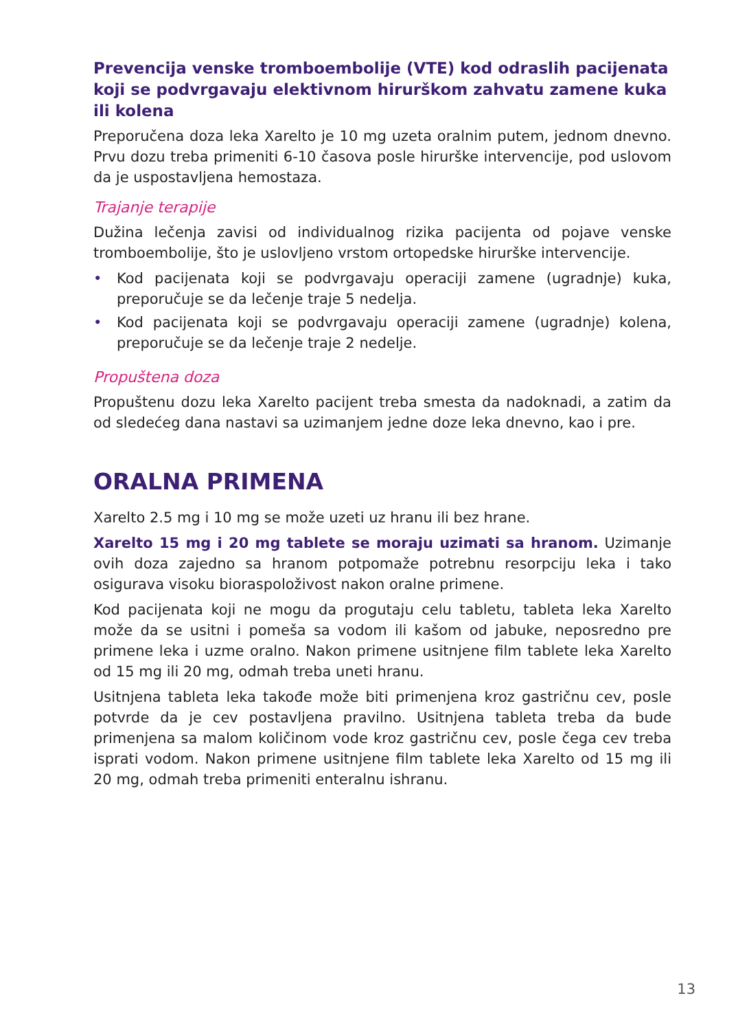Prevencija venske tromboembolije (VTE) kod odraslih pacijenata koji se podvrgavaju elektivnom hirurškom zahvatu zamene kuka ili kolena
Preporučena doza leka Xarelto je 10 mg uzeta oralnim putem, jednom dnevno. Prvu dozu treba primeniti 6-10 časova posle hirurške intervencije, pod uslovom da je uspostavljena hemostaza.
Trajanje terapije
Dužina lečenja zavisi od individualnog rizika pacijenta od pojave venske tromboembolije, što je uslovljeno vrstom ortopedske hirurške intervencije.
• Kod pacijenata koji se podvrgavaju operaciji zamene (ugradnje) kuka, preporučuje se da lečenje traje 5 nedelja.
• Kod pacijenata koji se podvrgavaju operaciji zamene (ugradnje) kolena, preporučuje se da lečenje traje 2 nedelje.
Propuštena doza
Propuštenu dozu leka Xarelto pacijent treba smesta da nadoknadi, a zatim da od sledećeg dana nastavi sa uzimanjem jedne doze leka dnevno, kao i pre.
ORALNA PRIMENA
Xarelto 2.5 mg i 10 mg se može uzeti uz hranu ili bez hrane.
Xarelto 15 mg i 20 mg tablete se moraju uzimati sa hranom. Uzimanje ovih doza zajedno sa hranom potpomaže potrebnu resorpciju leka i tako osigurava visoku bioraspoloživost nakon oralne primene.
Kod pacijenata koji ne mogu da progutaju celu tabletu, tableta leka Xarelto može da se usitni i pomeša sa vodom ili kašom od jabuke, neposredno pre primene leka i uzme oralno. Nakon primene usitnjene film tablete leka Xarelto od 15 mg ili 20 mg, odmah treba uneti hranu.
Usitnjena tableta leka takođe može biti primenjena kroz gastričnu cev, posle potvrde da je cev postavljena pravilno. Usitnjena tableta treba da bude primenjena sa malom količinom vode kroz gastričnu cev, posle čega cev treba isprati vodom. Nakon primene usitnjene film tablete leka Xarelto od 15 mg ili 20 mg, odmah treba primeniti enteralnu ishranu.
13